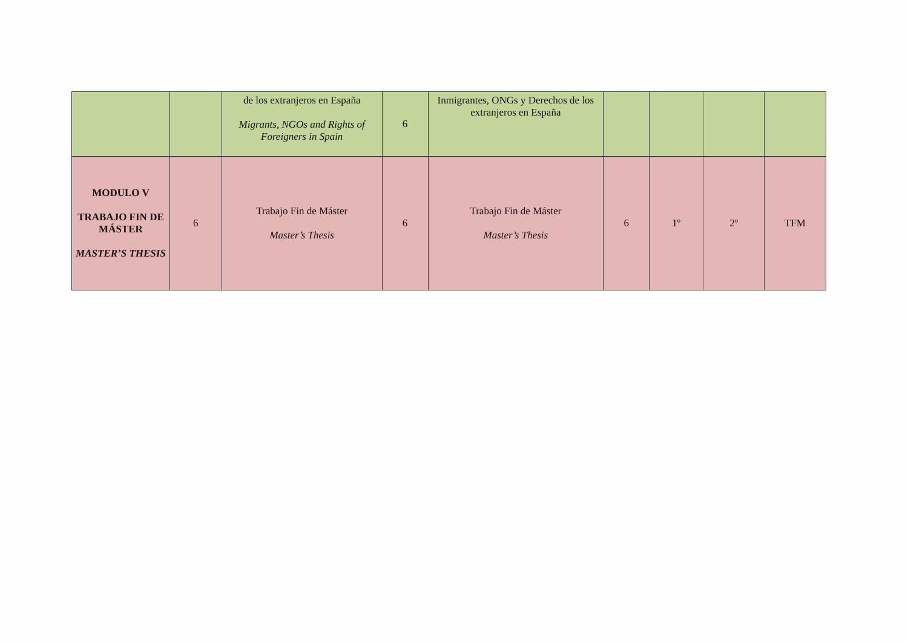| | | de los extranjeros en España Migrants, NGOs and Rights of Foreigners in Spain | 6 | Inmigrantes, ONGs y Derechos de los extranjeros en España | | | | |
| MODULO V TRABAJO FIN DE MÁSTER MASTER’S THESIS | 6 | Trabajo Fin de Máster Master’s Thesis | 6 | Trabajo Fin de Máster Master’s Thesis | 6 | 1º | 2º | TFM |